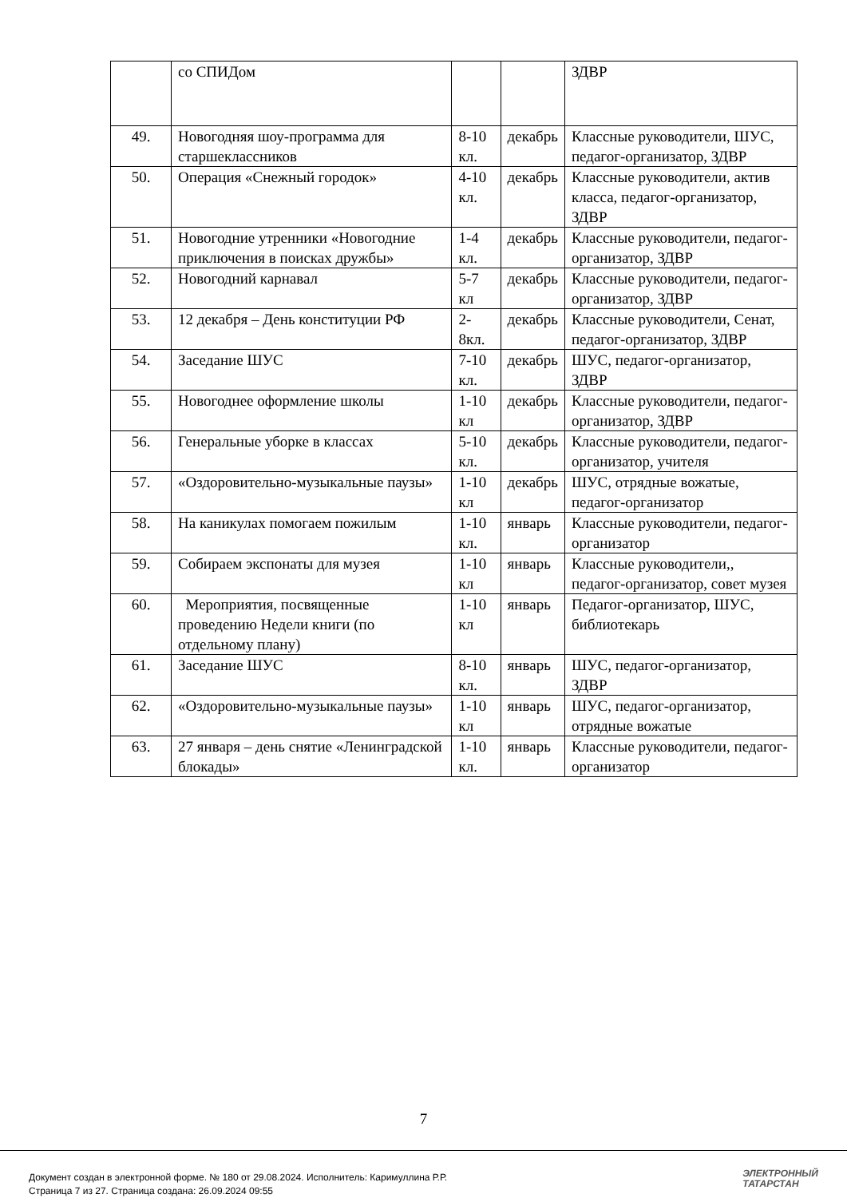| | со СПИДом | | | ЗДВР |
| 49. | Новогодняя шоу-программа для старшеклассников | 8-10 кл. | декабрь | Классные руководители, ШУС, педагог-организатор, ЗДВР |
| 50. | Операция «Снежный городок» | 4-10 кл. | декабрь | Классные руководители, актив класса, педагог-организатор, ЗДВР |
| 51. | Новогодние утренники «Новогодние приключения в поисках дружбы» | 1-4 кл. | декабрь | Классные руководители, педагог-организатор, ЗДВР |
| 52. | Новогодний карнавал | 5-7 кл | декабрь | Классные руководители, педагог-организатор, ЗДВР |
| 53. | 12 декабря – День конституции РФ | 2-8кл. | декабрь | Классные руководители, Сенат, педагог-организатор, ЗДВР |
| 54. | Заседание ШУС | 7-10 кл. | декабрь | ШУС, педагог-организатор, ЗДВР |
| 55. | Новогоднее оформление школы | 1-10 кл | декабрь | Классные руководители, педагог-организатор, ЗДВР |
| 56. | Генеральные уборке в классах | 5-10 кл. | декабрь | Классные руководители, педагог-организатор, учителя |
| 57. | «Оздоровительно-музыкальные паузы» | 1-10 кл | декабрь | ШУС, отрядные вожатые, педагог-организатор |
| 58. | На каникулах помогаем пожилым | 1-10 кл. | январь | Классные руководители, педагог-организатор |
| 59. | Собираем экспонаты для музея | 1-10 кл | январь | Классные руководители,, педагог-организатор, совет музея |
| 60. | Мероприятия, посвященные проведению Недели книги (по отдельному плану) | 1-10 кл | январь | Педагог-организатор, ШУС, библиотекарь |
| 61. | Заседание ШУС | 8-10 кл. | январь | ШУС, педагог-организатор, ЗДВР |
| 62. | «Оздоровительно-музыкальные паузы» | 1-10 кл | январь | ШУС, педагог-организатор, отрядные вожатые |
| 63. | 27 января – день снятие «Ленинградской блокады» | 1-10 кл. | январь | Классные руководители, педагог-организатор |
7
Документ создан в электронной форме. № 180 от 29.08.2024. Исполнитель: Каримуллина Р.Р.
Страница 7 из 27. Страница создана: 26.09.2024 09:55
ЭЛЕКТРОННЫЙ
ТАТАРСТАН